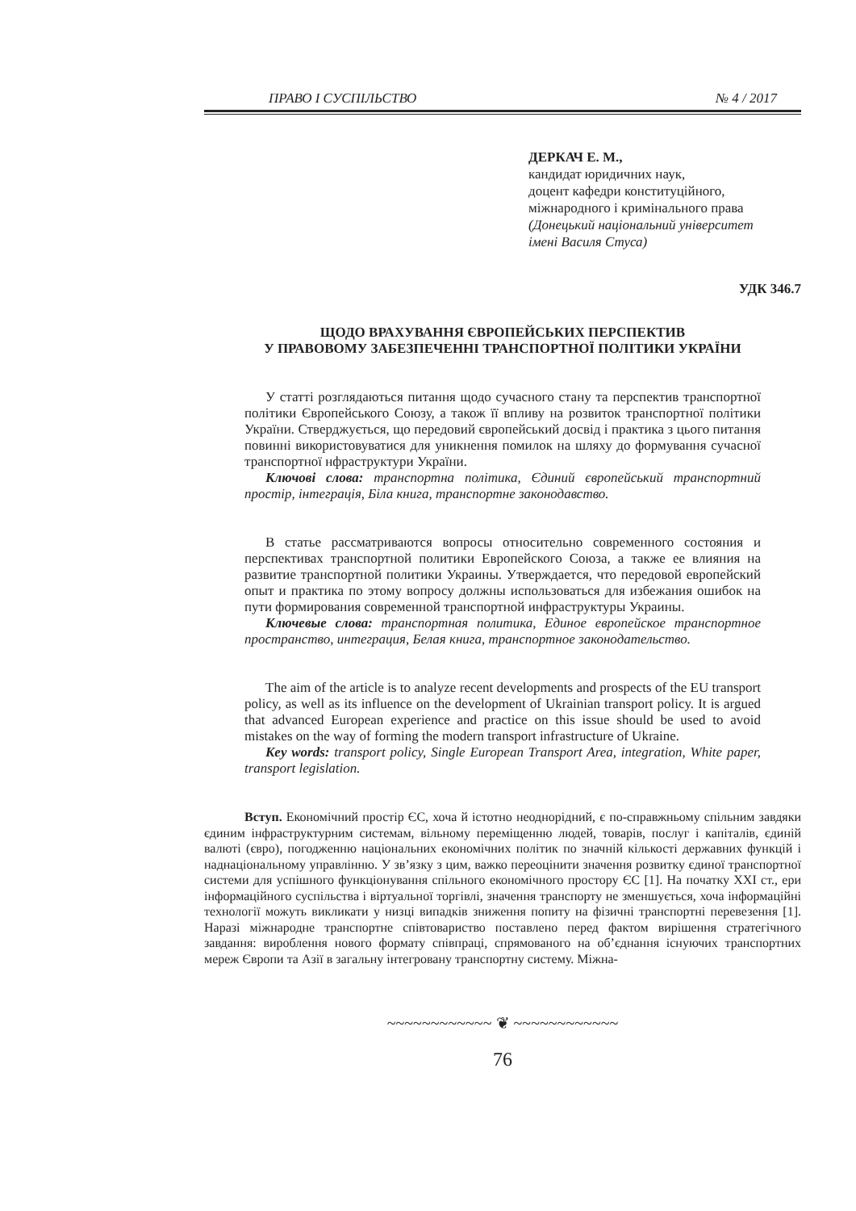ПРАВО І СУСПІЛЬСТВО № 4 / 2017
ДЕРКАЧ Е. М.,
кандидат юридичних наук,
доцент кафедри конституційного,
міжнародного і кримінального права
(Донецький національний університет
імені Василя Стуса)
УДК 346.7
ЩОДО ВРАХУВАННЯ ЄВРОПЕЙСЬКИХ ПЕРСПЕКТИВ
У ПРАВОВОМУ ЗАБЕЗПЕЧЕННІ ТРАНСПОРТНОЇ ПОЛІТИКИ УКРАЇНИ
У статті розглядаються питання щодо сучасного стану та перспектив транспортної політики Європейського Союзу, а також її впливу на розвиток транспортної політики України. Стверджується, що передовий європейський досвід і практика з цього питання повинні використовуватися для уникнення помилок на шляху до формування сучасної транспортної нфраструктури України.
Ключові слова: транспортна політика, Єдиний європейський транспортний простір, інтеграція, Біла книга, транспортне законодавство.
В статье рассматриваются вопросы относительно современного состояния и перспективах транспортной политики Европейского Союза, а также ее влияния на развитие транспортной политики Украины. Утверждается, что передовой европейский опыт и практика по этому вопросу должны использоваться для избежания ошибок на пути формирования современной транспортной инфраструктуры Украины.
Ключевые слова: транспортная политика, Единое европейское транспортное пространство, интеграция, Белая книга, транспортное законодательство.
The aim of the article is to analyze recent developments and prospects of the EU transport policy, as well as its influence on the development of Ukrainian transport policy. It is argued that advanced European experience and practice on this issue should be used to avoid mistakes on the way of forming the modern transport infrastructure of Ukraine.
Key words: transport policy, Single European Transport Area, integration, White paper, transport legislation.
Вступ. Економічний простір ЄС, хоча й істотно неоднорідний, є по-справжньому спільним завдяки єдиним інфраструктурним системам, вільному переміщенню людей, товарів, послуг і капіталів, єдиній валюті (євро), погодженню національних економічних політик по значній кількості державних функцій і наднаціональному управлінню. У зв’язку з цим, важко переоцінити значення розвитку єдиної транспортної системи для успішного функціонування спільного економічного простору ЄС [1]. На початку XXI ст., ери інформаційного суспільства і віртуальної торгівлі, значення транспорту не зменшується, хоча інформаційні технології можуть викликати у низці випадків зниження попиту на фізичні транспортні перевезення [1]. Наразі міжнародне транспортне співтовариство поставлено перед фактом вирішення стратегічного завдання: вироблення нового формату співпраці, спрямованого на об’єднання існуючих транспортних мереж Європи та Азії в загальну інтегровану транспортну систему. Міжна-
~~~~~~~~~~~~ ❦ ~~~~~~~~~~~~
76